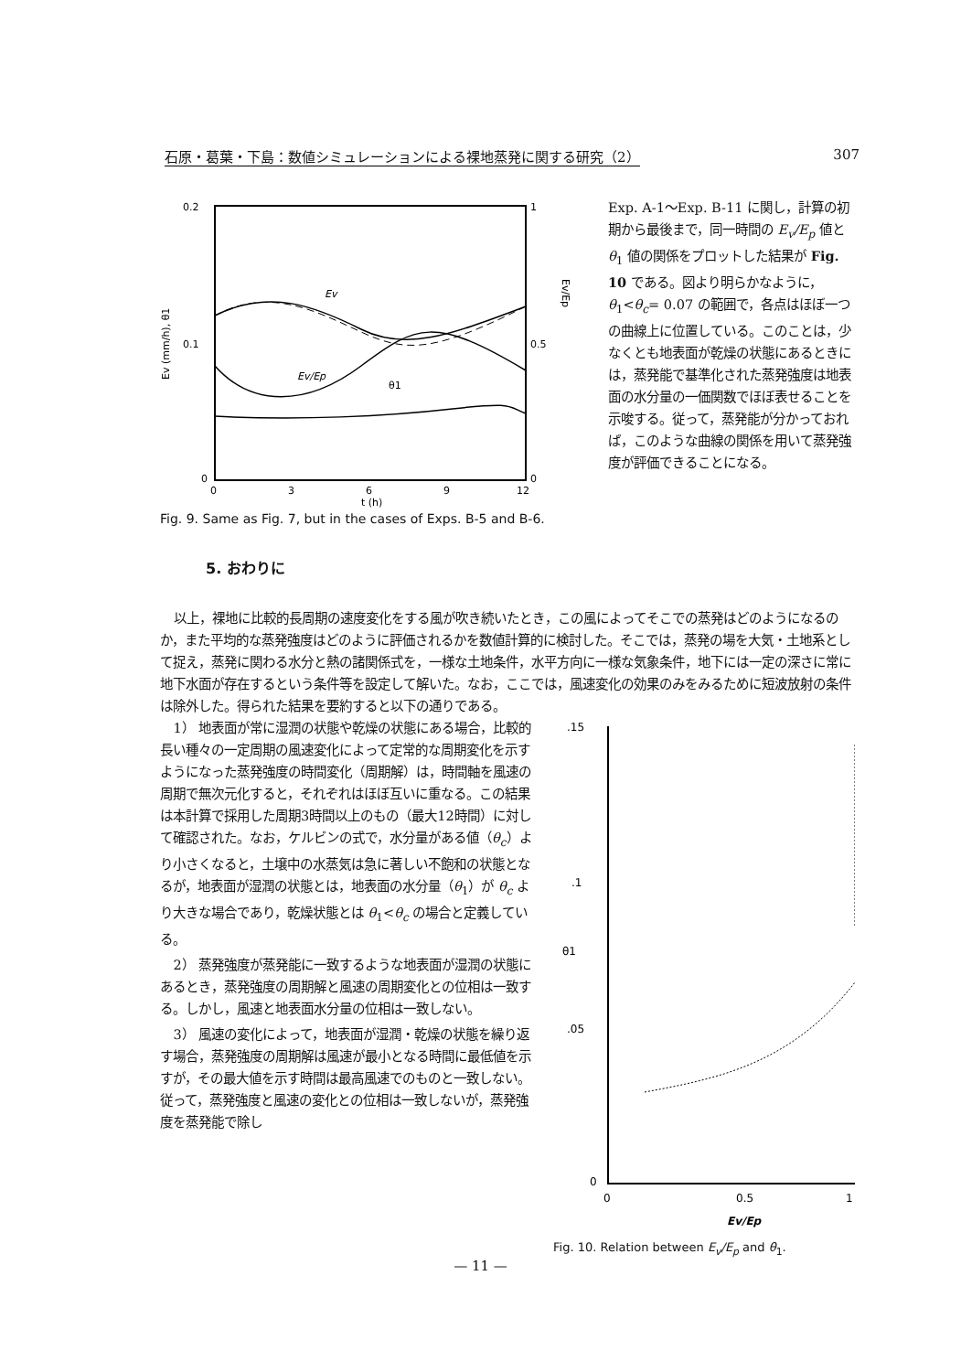石原・葛葉・下島：数値シミュレーションによる裸地蒸発に関する研究（2） 307
0.2
0.1
0
1
0.5
0
0
3
6
9
12
t (h)
Ev (mm/h), θ1
Ev/Ep
Ev
Ev/Ep
θ1
Fig. 9. Same as Fig. 7, but in the cases of Exps. B-5 and B-6.
Exp. A-1〜Exp. B-11 に関し，計算の初期から最後まで，同一時間の E<sub>v</sub>/E<sub>p</sub> 値と θ<sub>1</sub> 値の関係をプロットした結果が Fig. 10 である。図より明らかなように，θ<sub>1</sub><θ<sub>c</sub>= 0.07 の範囲で，各点はほぼ一つの曲線上に位置している。このことは，少なくとも地表面が乾燥の状態にあるときには，蒸発能で基準化された蒸発強度は地表面の水分量の一価関数でほぼ表せることを示唆する。従って，蒸発能が分かっておれば，このような曲線の関係を用いて蒸発強度が評価できることになる。
5. おわりに
以上，裸地に比較的長周期の速度変化をする風が吹き続いたとき，この風によってそこでの蒸発はどのようになるのか，また平均的な蒸発強度はどのように評価されるかを数値計算的に検討した。そこでは，蒸発の場を大気・土地系として捉え，蒸発に関わる水分と熱の諸関係式を，一様な土地条件，水平方向に一様な気象条件，地下には一定の深さに常に地下水面が存在するという条件等を設定して解いた。なお，ここでは，風速変化の効果のみをみるために短波放射の条件は除外した。得られた結果を要約すると以下の通りである。
1） 地表面が常に湿潤の状態や乾燥の状態にある場合，比較的長い種々の一定周期の風速変化によって定常的な周期変化を示すようになった蒸発強度の時間変化（周期解）は，時間軸を風速の周期で無次元化すると，それぞれはほぼ互いに重なる。この結果は本計算で採用した周期3時間以上のもの（最大12時間）に対して確認された。なお，ケルビンの式で，水分量がある値（θ<sub>c</sub>）より小さくなると，土壌中の水蒸気は急に著しい不飽和の状態となるが，地表面が湿潤の状態とは，地表面の水分量（θ<sub>1</sub>）が θ<sub>c</sub> より大きな場合であり，乾燥状態とは θ<sub>1</sub><θ<sub>c</sub> の場合と定義している。
2） 蒸発強度が蒸発能に一致するような地表面が湿潤の状態にあるとき，蒸発強度の周期解と風速の周期変化との位相は一致する。しかし，風速と地表面水分量の位相は一致しない。
3） 風速の変化によって，地表面が湿潤・乾燥の状態を繰り返す場合，蒸発強度の周期解は風速が最小となる時間に最低値を示すが，その最大値を示す時間は最高風速でのものと一致しない。従って，蒸発強度と風速の変化との位相は一致しないが，蒸発強度を蒸発能で除し
.15
.1
.05
0
0
0.5
1
Ev/Ep
θ1
Fig. 10. Relation between E<sub>v</sub>/E<sub>p</sub> and θ<sub>1</sub>.
— 11 —